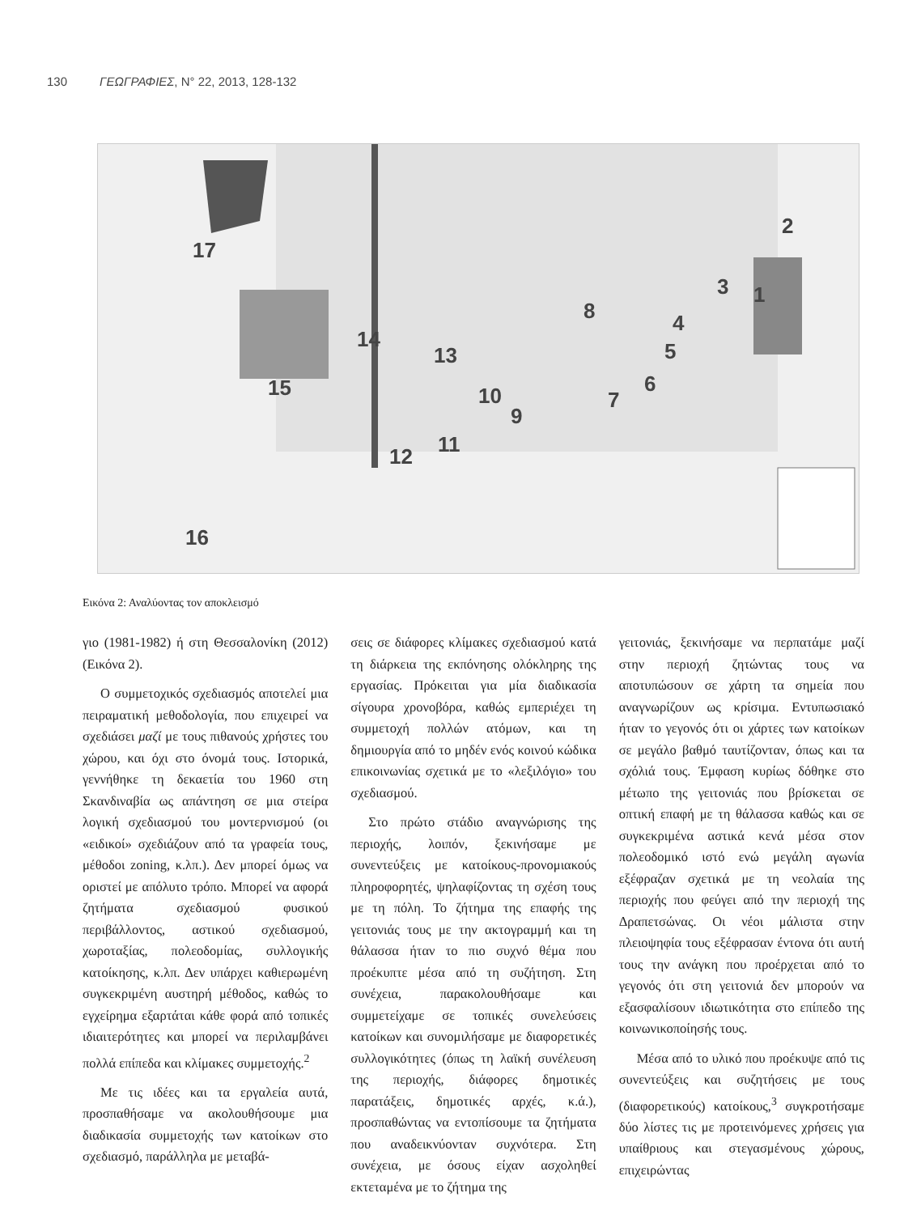130 ΓΕΩΓΡΑΦΙΕΣ, Ν° 22, 2013, 128-132
17
15
16
2
1
3
4
5
6
7
8
9
10
11
12
13
14
Εικόνα 2: Αναλύοντας τον αποκλεισμό
γιο (1981-1982) ή στη Θεσσαλονίκη (2012) (Εικόνα 2).
Ο συμμετοχικός σχεδιασμός αποτελεί μια πειραματική μεθοδολογία, που επιχειρεί να σχεδιάσει μαζί με τους πιθανούς χρήστες του χώρου, και όχι στο όνομά τους. Ιστορικά, γεννήθηκε τη δεκαετία του 1960 στη Σκανδιναβία ως απάντηση σε μια στείρα λογική σχεδιασμού του μοντερνισμού (οι «ειδικοί» σχεδιάζουν από τα γραφεία τους, μέθοδοι zoning, κ.λπ.). Δεν μπορεί όμως να οριστεί με απόλυτο τρόπο. Μπορεί να αφορά ζητήματα σχεδιασμού φυσικού περιβάλλοντος, αστικού σχεδιασμού, χωροταξίας, πολεοδομίας, συλλογικής κατοίκησης, κ.λπ. Δεν υπάρχει καθιερωμένη συγκεκριμένη αυστηρή μέθοδος, καθώς το εγχείρημα εξαρτάται κάθε φορά από τοπικές ιδιαιτερότητες και μπορεί να περιλαμβάνει πολλά επίπεδα και κλίμακες συμμετοχής.<sup>2</sup>
Με τις ιδέες και τα εργαλεία αυτά, προσπαθήσαμε να ακολουθήσουμε μια διαδικασία συμμετοχής των κατοίκων στο σχεδιασμό, παράλληλα με μεταβά-
σεις σε διάφορες κλίμακες σχεδιασμού κατά τη διάρκεια της εκπόνησης ολόκληρης της εργασίας. Πρόκειται για μία διαδικασία σίγουρα χρονοβόρα, καθώς εμπεριέχει τη συμμετοχή πολλών ατόμων, και τη δημιουργία από το μηδέν ενός κοινού κώδικα επικοινωνίας σχετικά με το «λεξιλόγιο» του σχεδιασμού.
Στο πρώτο στάδιο αναγνώρισης της περιοχής, λοιπόν, ξεκινήσαμε με συνεντεύξεις με κατοίκους-προνομιακούς πληροφορητές, ψηλαφίζοντας τη σχέση τους με τη πόλη. Το ζήτημα της επαφής της γειτονιάς τους με την ακτογραμμή και τη θάλασσα ήταν το πιο συχνό θέμα που προέκυπτε μέσα από τη συζήτηση. Στη συνέχεια, παρακολουθήσαμε και συμμετείχαμε σε τοπικές συνελεύσεις κατοίκων και συνομιλήσαμε με διαφορετικές συλλογικότητες (όπως τη λαϊκή συνέλευση της περιοχής, διάφορες δημοτικές παρατάξεις, δημοτικές αρχές, κ.ά.), προσπαθώντας να εντοπίσουμε τα ζητήματα που αναδεικνύονταν συχνότερα. Στη συνέχεια, με όσους είχαν ασχοληθεί εκτεταμένα με το ζήτημα της
γειτονιάς, ξεκινήσαμε να περπατάμε μαζί στην περιοχή ζητώντας τους να αποτυπώσουν σε χάρτη τα σημεία που αναγνωρίζουν ως κρίσιμα. Εντυπωσιακό ήταν το γεγονός ότι οι χάρτες των κατοίκων σε μεγάλο βαθμό ταυτίζονταν, όπως και τα σχόλιά τους. Έμφαση κυρίως δόθηκε στο μέτωπο της γειτονιάς που βρίσκεται σε οπτική επαφή με τη θάλασσα καθώς και σε συγκεκριμένα αστικά κενά μέσα στον πολεοδομικό ιστό ενώ μεγάλη αγωνία εξέφραζαν σχετικά με τη νεολαία της περιοχής που φεύγει από την περιοχή της Δραπετσώνας. Οι νέοι μάλιστα στην πλειοψηφία τους εξέφρασαν έντονα ότι αυτή τους την ανάγκη που προέρχεται από το γεγονός ότι στη γειτονιά δεν μπορούν να εξασφαλίσουν ιδιωτικότητα στο επίπεδο της κοινωνικοποίησής τους.
Μέσα από το υλικό που προέκυψε από τις συνεντεύξεις και συζητήσεις με τους (διαφορετικούς) κατοίκους,<sup>3</sup> συγκροτήσαμε δύο λίστες τις με προτεινόμενες χρήσεις για υπαίθριους και στεγασμένους χώρους, επιχειρώντας